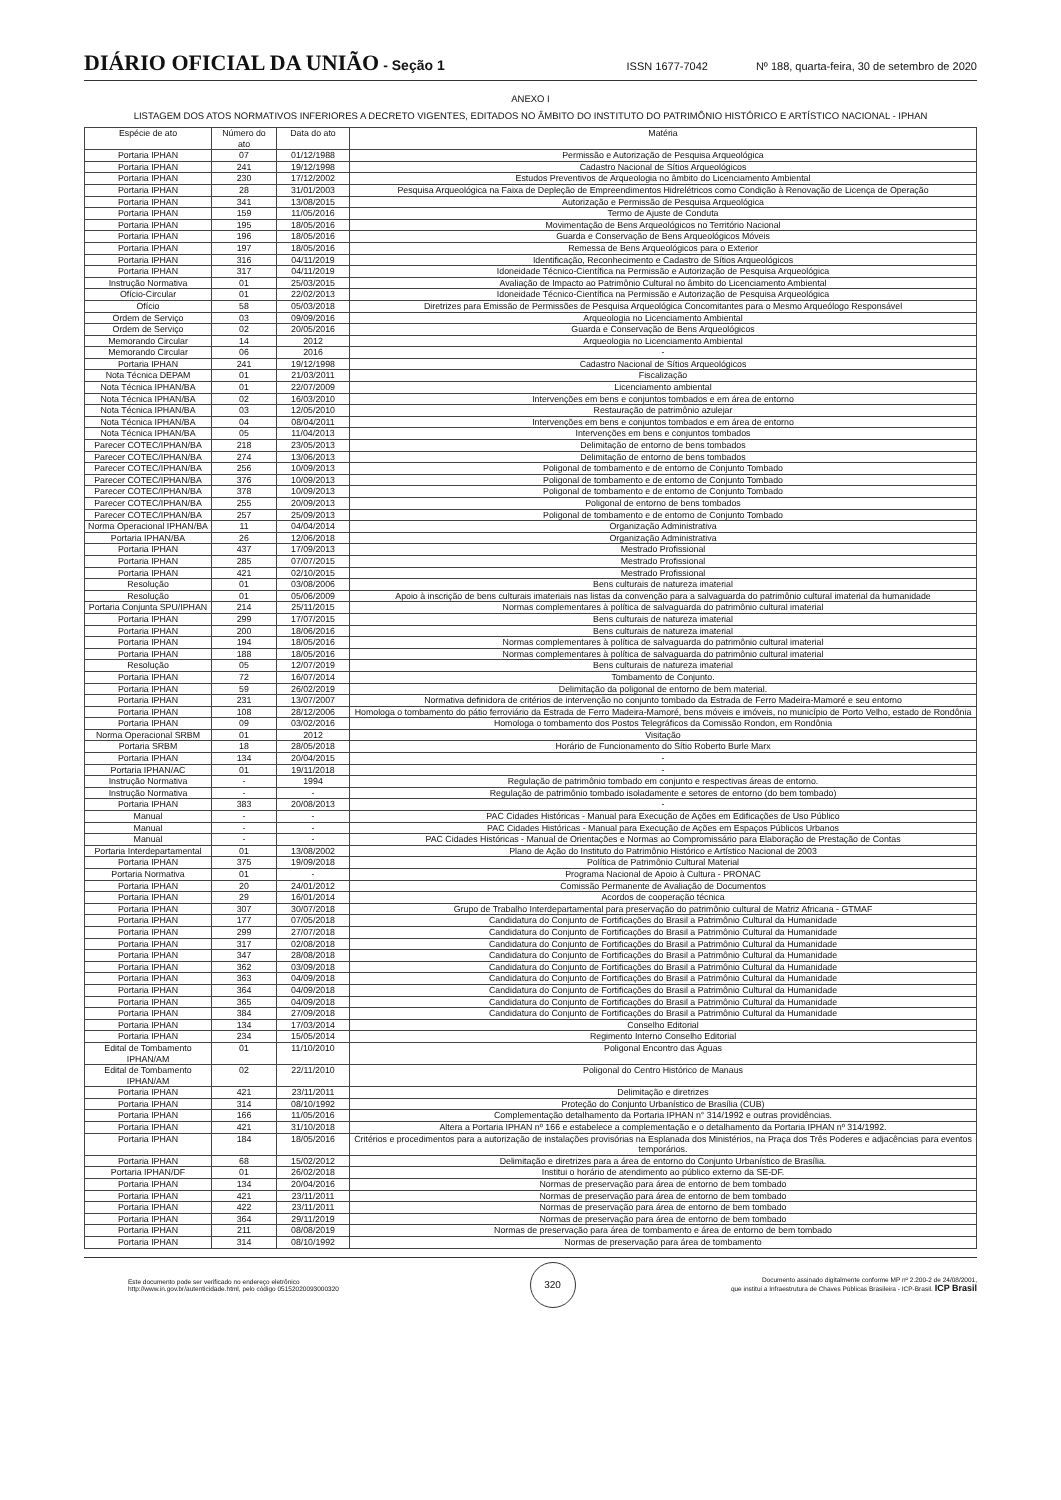DIÁRIO OFICIAL DA UNIÃO - Seção 1 ISSN 1677-7042 Nº 188, quarta-feira, 30 de setembro de 2020
ANEXO I
LISTAGEM DOS ATOS NORMATIVOS INFERIORES A DECRETO VIGENTES, EDITADOS NO ÂMBITO DO INSTITUTO DO PATRIMÔNIO HISTÓRICO E ARTÍSTICO NACIONAL - IPHAN
| Espécie de ato | Número do ato | Data do ato | Matéria |
| --- | --- | --- | --- |
| Portaria IPHAN | 07 | 01/12/1988 | Permissão e Autorização de Pesquisa Arqueológica |
| Portaria IPHAN | 241 | 19/12/1998 | Cadastro Nacional de Sítios Arqueológicos |
| Portaria IPHAN | 230 | 17/12/2002 | Estudos Preventivos de Arqueologia no âmbito do Licenciamento Ambiental |
| Portaria IPHAN | 28 | 31/01/2003 | Pesquisa Arqueológica na Faixa de Depleção de Empreendimentos Hidrelétricos como Condição à Renovação de Licença de Operação |
| Portaria IPHAN | 341 | 13/08/2015 | Autorização e Permissão de Pesquisa Arqueológica |
| Portaria IPHAN | 159 | 11/05/2016 | Termo de Ajuste de Conduta |
| Portaria IPHAN | 195 | 18/05/2016 | Movimentação de Bens Arqueológicos no Território Nacional |
| Portaria IPHAN | 196 | 18/05/2016 | Guarda e Conservação de Bens Arqueológicos Móveis |
| Portaria IPHAN | 197 | 18/05/2016 | Remessa de Bens Arqueológicos para o Exterior |
| Portaria IPHAN | 316 | 04/11/2019 | Identificação, Reconhecimento e Cadastro de Sítios Arqueológicos |
| Portaria IPHAN | 317 | 04/11/2019 | Idoneidade Técnico-Científica na Permissão e Autorização de Pesquisa Arqueológica |
| Instrução Normativa | 01 | 25/03/2015 | Avaliação de Impacto ao Patrimônio Cultural no âmbito do Licenciamento Ambiental |
| Ofício-Circular | 01 | 22/02/2013 | Idoneidade Técnico-Científica na Permissão e Autorização de Pesquisa Arqueológica |
| Ofício | 58 | 05/03/2018 | Diretrizes para Emissão de Permissões de Pesquisa Arqueológica Concomitantes para o Mesmo Arqueólogo Responsável |
| Ordem de Serviço | 03 | 09/09/2016 | Arqueologia no Licenciamento Ambiental |
| Ordem de Serviço | 02 | 20/05/2016 | Guarda e Conservação de Bens Arqueológicos |
| Memorando Circular | 14 | 2012 | Arqueologia no Licenciamento Ambiental |
| Memorando Circular | 06 | 2016 | - |
| Portaria IPHAN | 241 | 19/12/1998 | Cadastro Nacional de Sítios Arqueológicos |
| Nota Técnica DEPAM | 01 | 21/03/2011 | Fiscalização |
| Nota Técnica IPHAN/BA | 01 | 22/07/2009 | Licenciamento ambiental |
| Nota Técnica IPHAN/BA | 02 | 16/03/2010 | Intervenções em bens e conjuntos tombados e em área de entorno |
| Nota Técnica IPHAN/BA | 03 | 12/05/2010 | Restauração de patrimônio azulejar |
| Nota Técnica IPHAN/BA | 04 | 08/04/2011 | Intervenções em bens e conjuntos tombados e em área de entorno |
| Nota Técnica IPHAN/BA | 05 | 11/04/2013 | Intervenções em bens e conjuntos tombados |
| Parecer COTEC/IPHAN/BA | 218 | 23/05/2013 | Delimitação de entorno de bens tombados |
| Parecer COTEC/IPHAN/BA | 274 | 13/06/2013 | Delimitação de entorno de bens tombados |
| Parecer COTEC/IPHAN/BA | 256 | 10/09/2013 | Poligonal de tombamento e de entorno de Conjunto Tombado |
| Parecer COTEC/IPHAN/BA | 376 | 10/09/2013 | Poligonal de tombamento e de entorno de Conjunto Tombado |
| Parecer COTEC/IPHAN/BA | 378 | 10/09/2013 | Poligonal de tombamento e de entorno de Conjunto Tombado |
| Parecer COTEC/IPHAN/BA | 255 | 20/09/2013 | Poligonal de entorno de bens tombados |
| Parecer COTEC/IPHAN/BA | 257 | 25/09/2013 | Poligonal de tombamento e de entorno de Conjunto Tombado |
| Norma Operacional IPHAN/BA | 11 | 04/04/2014 | Organização Administrativa |
| Portaria IPHAN/BA | 26 | 12/06/2018 | Organização Administrativa |
| Portaria IPHAN | 437 | 17/09/2013 | Mestrado Profissional |
| Portaria IPHAN | 285 | 07/07/2015 | Mestrado Profissional |
| Portaria IPHAN | 421 | 02/10/2015 | Mestrado Profissional |
| Resolução | 01 | 03/08/2006 | Bens culturais de natureza imaterial |
| Resolução | 01 | 05/06/2009 | Apoio à inscrição de bens culturais imateriais nas listas da convenção para a salvaguarda do patrimônio cultural imaterial da humanidade |
| Portaria Conjunta SPU/IPHAN | 214 | 25/11/2015 | Normas complementares à política de salvaguarda do patrimônio cultural imaterial |
| Portaria IPHAN | 299 | 17/07/2015 | Bens culturais de natureza imaterial |
| Portaria IPHAN | 200 | 18/06/2016 | Bens culturais de natureza imaterial |
| Portaria IPHAN | 194 | 18/05/2016 | Normas complementares à política de salvaguarda do patrimônio cultural imaterial |
| Portaria IPHAN | 188 | 18/05/2016 | Normas complementares à política de salvaguarda do patrimônio cultural imaterial |
| Resolução | 05 | 12/07/2019 | Bens culturais de natureza imaterial |
| Portaria IPHAN | 72 | 16/07/2014 | Tombamento de Conjunto. |
| Portaria IPHAN | 59 | 26/02/2019 | Delimitação da poligonal de entorno de bem material. |
| Portaria IPHAN | 231 | 13/07/2007 | Normativa definidora de critérios de intervenção no conjunto tombado da Estrada de Ferro Madeira-Mamoré e seu entorno |
| Portaria IPHAN | 108 | 28/12/2006 | Homologa o tombamento do pátio ferroviário da Estrada de Ferro Madeira-Mamoré, bens móveis e imóveis, no município de Porto Velho, estado de Rondônia |
| Portaria IPHAN | 09 | 03/02/2016 | Homologa o tombamento dos Postos Telegráficos da Comissão Rondon, em Rondônia |
| Norma Operacional SRBM | 01 | 2012 | Visitação |
| Portaria SRBM | 18 | 28/05/2018 | Horário de Funcionamento do Sítio Roberto Burle Marx |
| Portaria IPHAN | 134 | 20/04/2015 | - |
| Portaria IPHAN/AC | 01 | 19/11/2018 | - |
| Instrução Normativa | - | 1994 | Regulação de patrimônio tombado em conjunto e respectivas áreas de entorno. |
| Instrução Normativa | - | - | Regulação de patrimônio tombado isoladamente e setores de entorno (do bem tombado) |
| Portaria IPHAN | 383 | 20/08/2013 | - |
| Manual | - | - | PAC Cidades Históricas - Manual para Execução de Ações em Edificações de Uso Público |
| Manual | - | - | PAC Cidades Históricas - Manual para Execução de Ações em Espaços Públicos Urbanos |
| Manual | - | - | PAC Cidades Históricas - Manual de Orientações e Normas ao Compromissário para Elaboração de Prestação de Contas |
| Portaria Interdepartamental | 01 | 13/08/2002 | Plano de Ação do Instituto do Patrimônio Histórico e Artístico Nacional de 2003 |
| Portaria IPHAN | 375 | 19/09/2018 | Política de Patrimônio Cultural Material |
| Portaria Normativa | 01 | - | Programa Nacional de Apoio à Cultura - PRONAC |
| Portaria IPHAN | 20 | 24/01/2012 | Comissão Permanente de Avaliação de Documentos |
| Portaria IPHAN | 29 | 16/01/2014 | Acordos de cooperação técnica |
| Portaria IPHAN | 307 | 30/07/2018 | Grupo de Trabalho Interdepartamental para preservação do patrimônio cultural de Matriz Africana - GTMAF |
| Portaria IPHAN | 177 | 07/05/2018 | Candidatura do Conjunto de Fortificações do Brasil a Patrimônio Cultural da Humanidade |
| Portaria IPHAN | 299 | 27/07/2018 | Candidatura do Conjunto de Fortificações do Brasil a Patrimônio Cultural da Humanidade |
| Portaria IPHAN | 317 | 02/08/2018 | Candidatura do Conjunto de Fortificações do Brasil a Patrimônio Cultural da Humanidade |
| Portaria IPHAN | 347 | 28/08/2018 | Candidatura do Conjunto de Fortificações do Brasil a Patrimônio Cultural da Humanidade |
| Portaria IPHAN | 362 | 03/09/2018 | Candidatura do Conjunto de Fortificações do Brasil a Patrimônio Cultural da Humanidade |
| Portaria IPHAN | 363 | 04/09/2018 | Candidatura do Conjunto de Fortificações do Brasil a Patrimônio Cultural da Humanidade |
| Portaria IPHAN | 364 | 04/09/2018 | Candidatura do Conjunto de Fortificações do Brasil a Patrimônio Cultural da Humanidade |
| Portaria IPHAN | 365 | 04/09/2018 | Candidatura do Conjunto de Fortificações do Brasil a Patrimônio Cultural da Humanidade |
| Portaria IPHAN | 384 | 27/09/2018 | Candidatura do Conjunto de Fortificações do Brasil a Patrimônio Cultural da Humanidade |
| Portaria IPHAN | 134 | 17/03/2014 | Conselho Editorial |
| Portaria IPHAN | 234 | 15/05/2014 | Regimento Interno Conselho Editorial |
| Edital de Tombamento IPHAN/AM | 01 | 11/10/2010 | Poligonal Encontro das Águas |
| Edital de Tombamento IPHAN/AM | 02 | 22/11/2010 | Poligonal do Centro Histórico de Manaus |
| Portaria IPHAN | 421 | 23/11/2011 | Delimitação e diretrizes |
| Portaria IPHAN | 314 | 08/10/1992 | Proteção do Conjunto Urbanístico de Brasília (CUB) |
| Portaria IPHAN | 166 | 11/05/2016 | Complementação detalhamento da Portaria IPHAN n° 314/1992 e outras providências. |
| Portaria IPHAN | 421 | 31/10/2018 | Altera a Portaria IPHAN nº 166 e estabelece a complementação e o detalhamento da Portaria IPHAN nº 314/1992. |
| Portaria IPHAN | 184 | 18/05/2016 | Critérios e procedimentos para a autorização de instalações provisórias na Esplanada dos Ministérios, na Praça dos Três Poderes e adjacências para eventos temporários. |
| Portaria IPHAN | 68 | 15/02/2012 | Delimitação e diretrizes para a área de entorno do Conjunto Urbanístico de Brasília. |
| Portaria IPHAN/DF | 01 | 26/02/2018 | Institui o horário de atendimento ao público externo da SE-DF. |
| Portaria IPHAN | 134 | 20/04/2016 | Normas de preservação para área de entorno de bem tombado |
| Portaria IPHAN | 421 | 23/11/2011 | Normas de preservação para área de entorno de bem tombado |
| Portaria IPHAN | 422 | 23/11/2011 | Normas de preservação para área de entorno de bem tombado |
| Portaria IPHAN | 364 | 29/11/2019 | Normas de preservação para área de entorno de bem tombado |
| Portaria IPHAN | 211 | 08/08/2019 | Normas de preservação para área de tombamento e área de entorno de bem tombado |
| Portaria IPHAN | 314 | 08/10/1992 | Normas de preservação para área de tombamento |
Este documento pode ser verificado no endereço eletrônico
http://www.in.gov.br/autenticidade.html, pelo código 05152020093000320
320
Documento assinado digitalmente conforme MP nº 2.200-2 de 24/08/2001,
que institui a Infraestrutura de Chaves Públicas Brasileira - ICP-Brasil. ICP Brasil